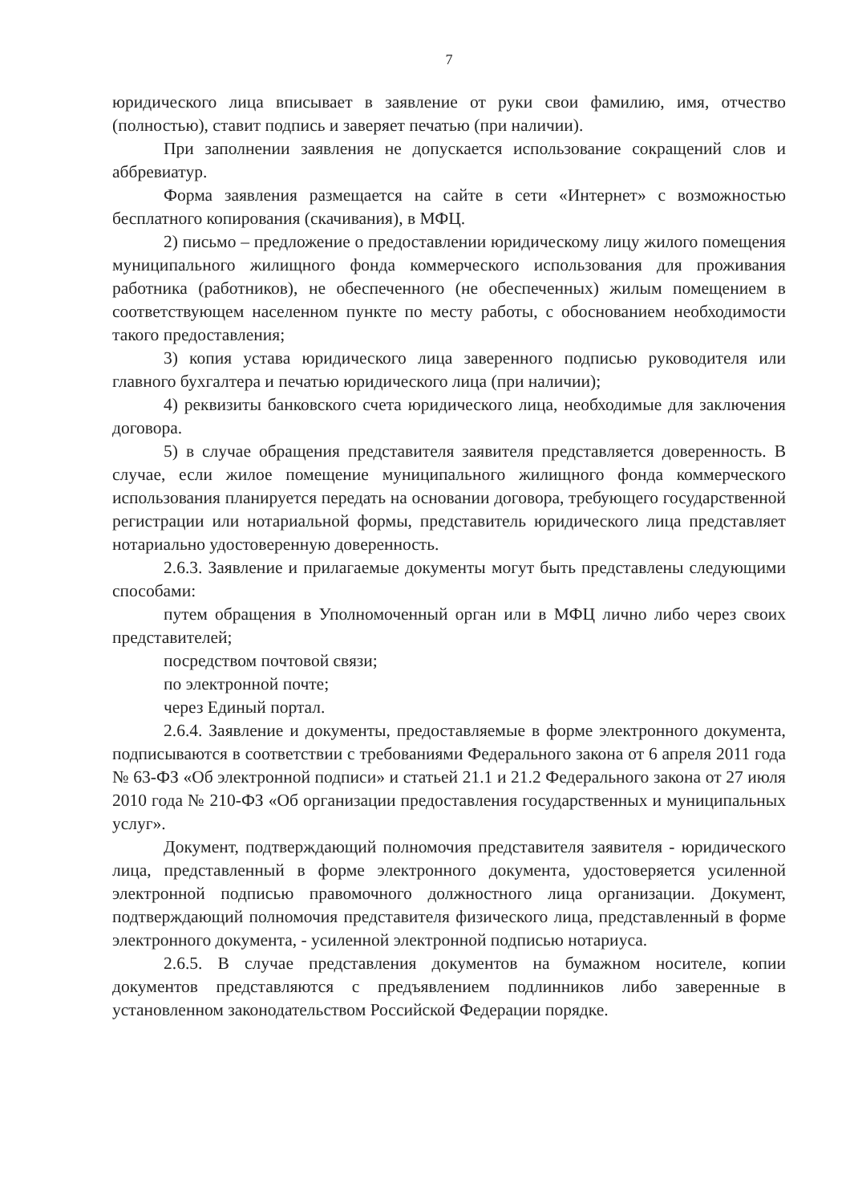7
юридического лица вписывает в заявление от руки свои фамилию, имя, отчество (полностью), ставит подпись и заверяет печатью (при наличии).
При заполнении заявления не допускается использование сокращений слов и аббревиатур.
Форма заявления размещается на сайте в сети «Интернет» с возможностью бесплатного копирования (скачивания), в МФЦ.
2) письмо – предложение о предоставлении юридическому лицу жилого помещения муниципального жилищного фонда коммерческого использования для проживания работника (работников), не обеспеченного (не обеспеченных) жилым помещением в соответствующем населенном пункте по месту работы, с обоснованием необходимости такого предоставления;
3) копия устава юридического лица заверенного подписью руководителя или главного бухгалтера и печатью юридического лица (при наличии);
4) реквизиты банковского счета юридического лица, необходимые для заключения договора.
5) в случае обращения представителя заявителя представляется доверенность. В случае, если жилое помещение муниципального жилищного фонда коммерческого использования планируется передать на основании договора, требующего государственной регистрации или нотариальной формы, представитель юридического лица представляет нотариально удостоверенную доверенность.
2.6.3. Заявление и прилагаемые документы могут быть представлены следующими способами:
путем обращения в Уполномоченный орган или в МФЦ лично либо через своих представителей;
посредством почтовой связи;
по электронной почте;
через Единый портал.
2.6.4. Заявление и документы, предоставляемые в форме электронного документа, подписываются в соответствии с требованиями Федерального закона от 6 апреля 2011 года № 63-ФЗ «Об электронной подписи» и статьей 21.1 и 21.2 Федерального закона от 27 июля 2010 года № 210-ФЗ «Об организации предоставления государственных и муниципальных услуг».
Документ, подтверждающий полномочия представителя заявителя - юридического лица, представленный в форме электронного документа, удостоверяется усиленной электронной подписью правомочного должностного лица организации. Документ, подтверждающий полномочия представителя физического лица, представленный в форме электронного документа, - усиленной электронной подписью нотариуса.
2.6.5. В случае представления документов на бумажном носителе, копии документов представляются с предъявлением подлинников либо заверенные в установленном законодательством Российской Федерации порядке.